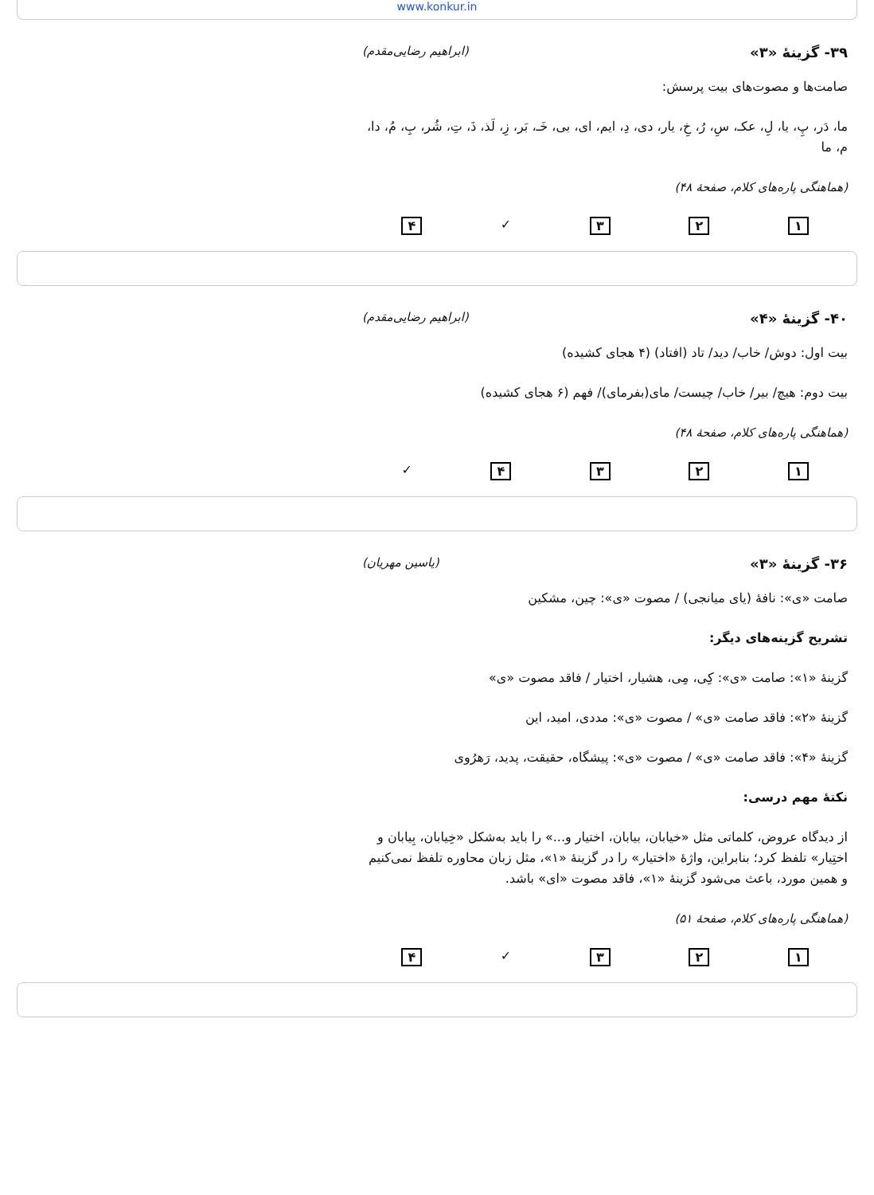www.konkur.in
۳۹- گزینهٔ «۳» (ابراهیم رضایی‌مقدم)
صامت‌ها و مصوت‌های بیت پرسش:
ما، دَر، پِ، یا، لِ، عکـ، سِ، رُ، خِ، یار، دی، دِ، ایم، ای، بی، خَـ، بَر، زِ، لَذ، ذَ، تِ، شُر، بِ، مُ، دا، م، ما
(هماهنگی پاره‌های کلام، صفحهٔ ۴۸)
۱۲۳ ✓ ۴
۴۰- گزینهٔ «۴» (ابراهیم رضایی‌مقدم)
بیت اول: دوش/ خاب/ دید/ تاد (افتاد) (۴ هجای کشیده)
بیت دوم: هیچ/ بیر/ خاب/ چیست/ مای(بفرمای)/ فهم (۶ هجای کشیده)
(هماهنگی پاره‌های کلام، صفحهٔ ۴۸)
۱۲۳۴ ✓
۳۶- گزینهٔ «۳» (یاسین مهریان)
صامت «ی»: نافهٔ (یای میانجی) / مصوت «ی»: چین، مشکین
تشریح گزینه‌های دیگر:
گزینهٔ «۱»: صامت «ی»: کِی، مِی، هشیار، اختیار / فاقد مصوت «ی»
گزینهٔ «۲»: فاقد صامت «ی» / مصوت «ی»: مددی، امید، این
گزینهٔ «۴»: فاقد صامت «ی» / مصوت «ی»: پیشگاه، حقیقت، پدید، رَهرُوی
نکتهٔ مهم درسی:
از دیدگاه عروض، کلماتی مثل «خیابان، بیابان، اختیار و...» را باید به‌شکل «خِیابان، بِیابان و اختِیار» تلفظ کرد؛ بنابراین، واژهٔ «اختیار» را در گزینهٔ «۱»، مثل زبان محاوره تلفظ نمی‌کنیم و همین مورد، باعث می‌شود گزینهٔ «۱»، فاقد مصوت «ای» باشد.
(هماهنگی پاره‌های کلام، صفحهٔ ۵۱)
۱۲۳ ✓ ۴